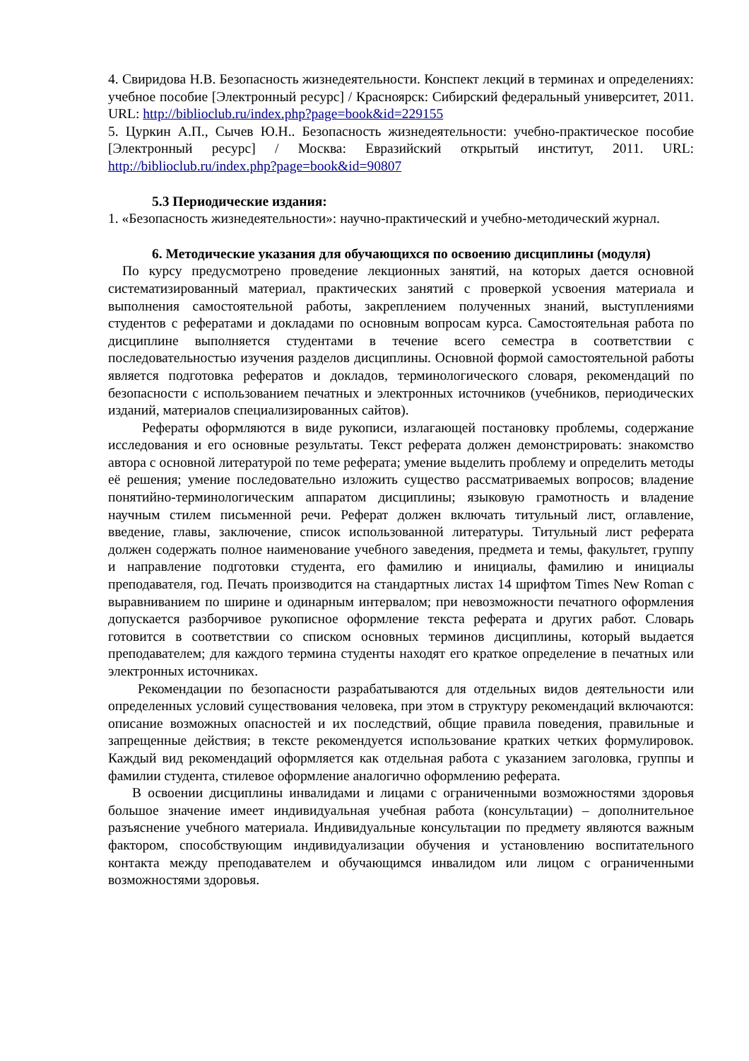4. Свиридова Н.В. Безопасность жизнедеятельности. Конспект лекций в терминах и определениях: учебное пособие [Электронный ресурс] / Красноярск: Сибирский федеральный университет, 2011. URL: http://biblioclub.ru/index.php?page=book&id=229155
5. Цуркин А.П., Сычев Ю.Н.. Безопасность жизнедеятельности: учебно-практическое пособие [Электронный ресурс] / Москва: Евразийский открытый институт, 2011. URL: http://biblioclub.ru/index.php?page=book&id=90807
5.3 Периодические издания:
1. «Безопасность жизнедеятельности»: научно-практический и учебно-методический журнал.
6. Методические указания для обучающихся по освоению дисциплины (модуля)
По курсу предусмотрено проведение лекционных занятий, на которых дается основной систематизированный материал, практических занятий с проверкой усвоения материала и выполнения самостоятельной работы, закреплением полученных знаний, выступлениями студентов с рефератами и докладами по основным вопросам курса. Самостоятельная работа по дисциплине выполняется студентами в течение всего семестра в соответствии с последовательностью изучения разделов дисциплины. Основной формой самостоятельной работы является подготовка рефератов и докладов, терминологического словаря, рекомендаций по безопасности с использованием печатных и электронных источников (учебников, периодических изданий, материалов специализированных сайтов).
Рефераты оформляются в виде рукописи, излагающей постановку проблемы, содержание исследования и его основные результаты. Текст реферата должен демонстрировать: знакомство автора с основной литературой по теме реферата; умение выделить проблему и определить методы её решения; умение последовательно изложить существо рассматриваемых вопросов; владение понятийно-терминологическим аппаратом дисциплины; языковую грамотность и владение научным стилем письменной речи. Реферат должен включать титульный лист, оглавление, введение, главы, заключение, список использованной литературы. Титульный лист реферата должен содержать полное наименование учебного заведения, предмета и темы, факультет, группу и направление подготовки студента, его фамилию и инициалы, фамилию и инициалы преподавателя, год. Печать производится на стандартных листах 14 шрифтом Times New Roman с выравниванием по ширине и одинарным интервалом; при невозможности печатного оформления допускается разборчивое рукописное оформление текста реферата и других работ. Словарь готовится в соответствии со списком основных терминов дисциплины, который выдается преподавателем; для каждого термина студенты находят его краткое определение в печатных или электронных источниках.
Рекомендации по безопасности разрабатываются для отдельных видов деятельности или определенных условий существования человека, при этом в структуру рекомендаций включаются: описание возможных опасностей и их последствий, общие правила поведения, правильные и запрещенные действия; в тексте рекомендуется использование кратких четких формулировок. Каждый вид рекомендаций оформляется как отдельная работа с указанием заголовка, группы и фамилии студента, стилевое оформление аналогично оформлению реферата.
В освоении дисциплины инвалидами и лицами с ограниченными возможностями здоровья большое значение имеет индивидуальная учебная работа (консультации) – дополнительное разъяснение учебного материала. Индивидуальные консультации по предмету являются важным фактором, способствующим индивидуализации обучения и установлению воспитательного контакта между преподавателем и обучающимся инвалидом или лицом с ограниченными возможностями здоровья.